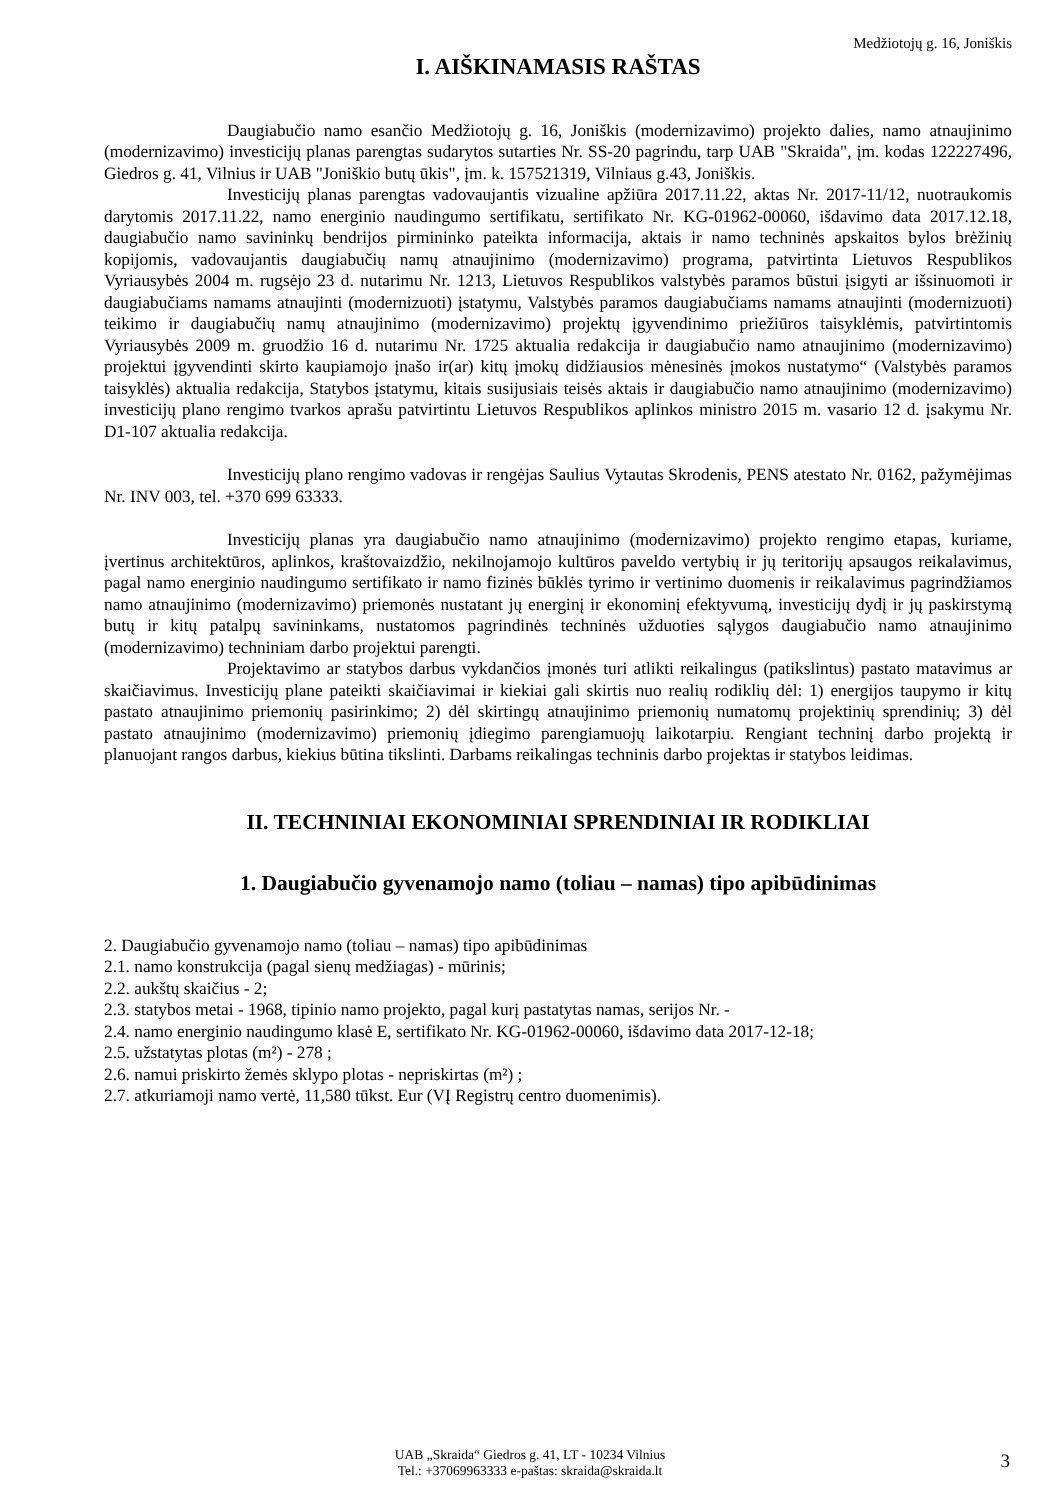Medžiotojų g. 16, Joniškis
I. AIŠKINAMASIS RAŠTAS
Daugiabučio namo esančio Medžiotojų g. 16, Joniškis (modernizavimo) projekto dalies, namo atnaujinimo (modernizavimo) investicijų planas parengtas sudarytos sutarties Nr. SS-20 pagrindu, tarp UAB "Skraida", įm. kodas 122227496, Giedros g. 41, Vilnius ir UAB "Joniškio butų ūkis", įm. k. 157521319, Vilniaus g.43, Joniškis.
Investicijų planas parengtas vadovaujantis vizualine apžiūra 2017.11.22, aktas Nr. 2017-11/12, nuotraukomis darytomis 2017.11.22, namo energinio naudingumo sertifikatu, sertifikato Nr. KG-01962-00060, išdavimo data 2017.12.18, daugiabučio namo savininkų bendrijos pirmininko pateikta informacija, aktais ir namo techninės apskaitos bylos brėžinių kopijomis, vadovaujantis daugiabučių namų atnaujinimo (modernizavimo) programa, patvirtinta Lietuvos Respublikos Vyriausybės 2004 m. rugsėjo 23 d. nutarimu Nr. 1213, Lietuvos Respublikos valstybės paramos būstui įsigyti ar išsinuomoti ir daugiabučiams namams atnaujinti (modernizuoti) įstatymu, Valstybės paramos daugiabučiams namams atnaujinti (modernizuoti) teikimo ir daugiabučių namų atnaujinimo (modernizavimo) projektų įgyvendinimo priežiūros taisyklėmis, patvirtintomis Vyriausybės 2009 m. gruodžio 16 d. nutarimu Nr. 1725 aktualia redakcija ir daugiabučio namo atnaujinimo (modernizavimo) projektui įgyvendinti skirto kaupiamojo įnašo ir(ar) kitų įmokų didžiausios mėnesinės įmokos nustatymo“ (Valstybės paramos taisyklės) aktualia redakcija, Statybos įstatymu, kitais susijusiais teisės aktais ir daugiabučio namo atnaujinimo (modernizavimo) investicijų plano rengimo tvarkos aprašu patvirtintu Lietuvos Respublikos aplinkos ministro 2015 m. vasario 12 d. įsakymu Nr. D1-107 aktualia redakcija.
Investicijų plano rengimo vadovas ir rengėjas Saulius Vytautas Skrodenis, PENS atestato Nr. 0162, pažymėjimas Nr. INV 003, tel. +370 699 63333.
Investicijų planas yra daugiabučio namo atnaujinimo (modernizavimo) projekto rengimo etapas, kuriame, įvertinus architektūros, aplinkos, kraštovaizdžio, nekilnojamojo kultūros paveldo vertybių ir jų teritorijų apsaugos reikalavimus, pagal namo energinio naudingumo sertifikato ir namo fizinės būklės tyrimo ir vertinimo duomenis ir reikalavimus pagrindžiamos namo atnaujinimo (modernizavimo) priemonės nustatant jų energinį ir ekonominį efektyvumą, investicijų dydį ir jų paskirstymą butų ir kitų patalpų savininkams, nustatomos pagrindinės techninės užduoties sąlygos daugiabučio namo atnaujinimo (modernizavimo) techniniam darbo projektui parengti.
Projektavimo ar statybos darbus vykdančios įmonės turi atlikti reikalingus (patikslintus) pastato matavimus ar skaičiavimus. Investicijų plane pateikti skaičiavimai ir kiekiai gali skirtis nuo realių rodiklių dėl: 1) energijos taupymo ir kitų pastato atnaujinimo priemonių pasirinkimo; 2) dėl skirtingų atnaujinimo priemonių numatomų projektinių sprendinių; 3) dėl pastato atnaujinimo (modernizavimo) priemonių įdiegimo parengiamuojų laikotarpiu. Rengiant techninį darbo projektą ir planuojant rangos darbus, kiekius būtina tikslinti. Darbams reikalingas techninis darbo projektas ir statybos leidimas.
II. TECHNINIAI EKONOMINIAI SPRENDINIAI IR RODIKLIAI
1. Daugiabučio gyvenamojo namo (toliau – namas) tipo apibūdinimas
2. Daugiabučio gyvenamojo namo (toliau – namas) tipo apibūdinimas
2.1. namo konstrukcija (pagal sienų medžiagas) - mūrinis;
2.2. aukštų skaičius - 2;
2.3. statybos metai - 1968, tipinio namo projekto, pagal kurį pastatytas namas, serijos Nr. -
2.4. namo energinio naudingumo klasė E, sertifikato Nr. KG-01962-00060, išdavimo data 2017-12-18;
2.5. užstatytas plotas (m²) - 278 ;
2.6. namui priskirto žemės sklypo plotas - nepriskirtas (m²) ;
2.7. atkuriamoji namo vertė, 11,580 tūkst. Eur (VĮ Registrų centro duomenimis).
UAB „Skraida“ Giedros g. 41, LT - 10234 Vilnius
Tel.: +37069963333 e-paštas: skraida@skraida.lt
3